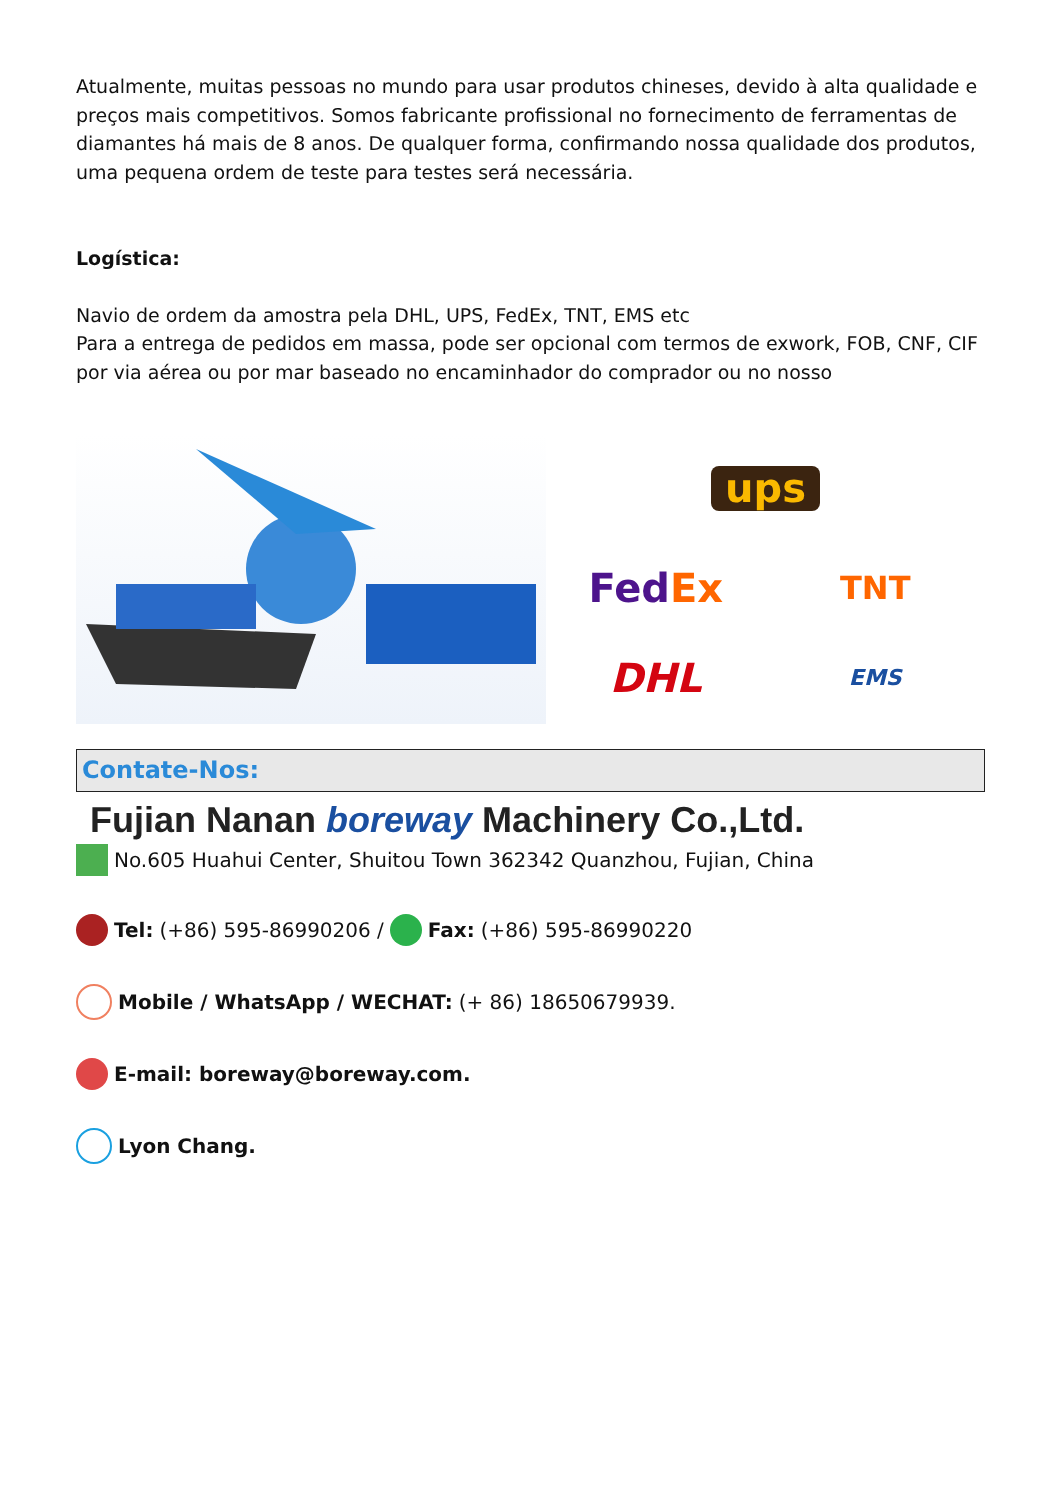Atualmente, muitas pessoas no mundo para usar produtos chineses, devido à alta qualidade e preços mais competitivos. Somos fabricante profissional no fornecimento de ferramentas de diamantes há mais de 8 anos. De qualquer forma, confirmando nossa qualidade dos produtos, uma pequena ordem de teste para testes será necessária.
Logística:
Navio de ordem da amostra pela DHL, UPS, FedEx, TNT, EMS etc
Para a entrega de pedidos em massa, pode ser opcional com termos de exwork, FOB, CNF, CIF por via aérea ou por mar baseado no encaminhador do comprador ou no nosso
ups
FedEx
TNT
DHL
EMS
Contate-Nos:
Fujian Nanan boreway Machinery Co.,Ltd.
No.605 Huahui Center, Shuitou Town 362342 Quanzhou, Fujian, China
Tel: (+86) 595-86990206 / Fax: (+86) 595-86990220
Mobile / WhatsApp / WECHAT: (+ 86) 18650679939.
E-mail: boreway@boreway.com.
Lyon Chang.